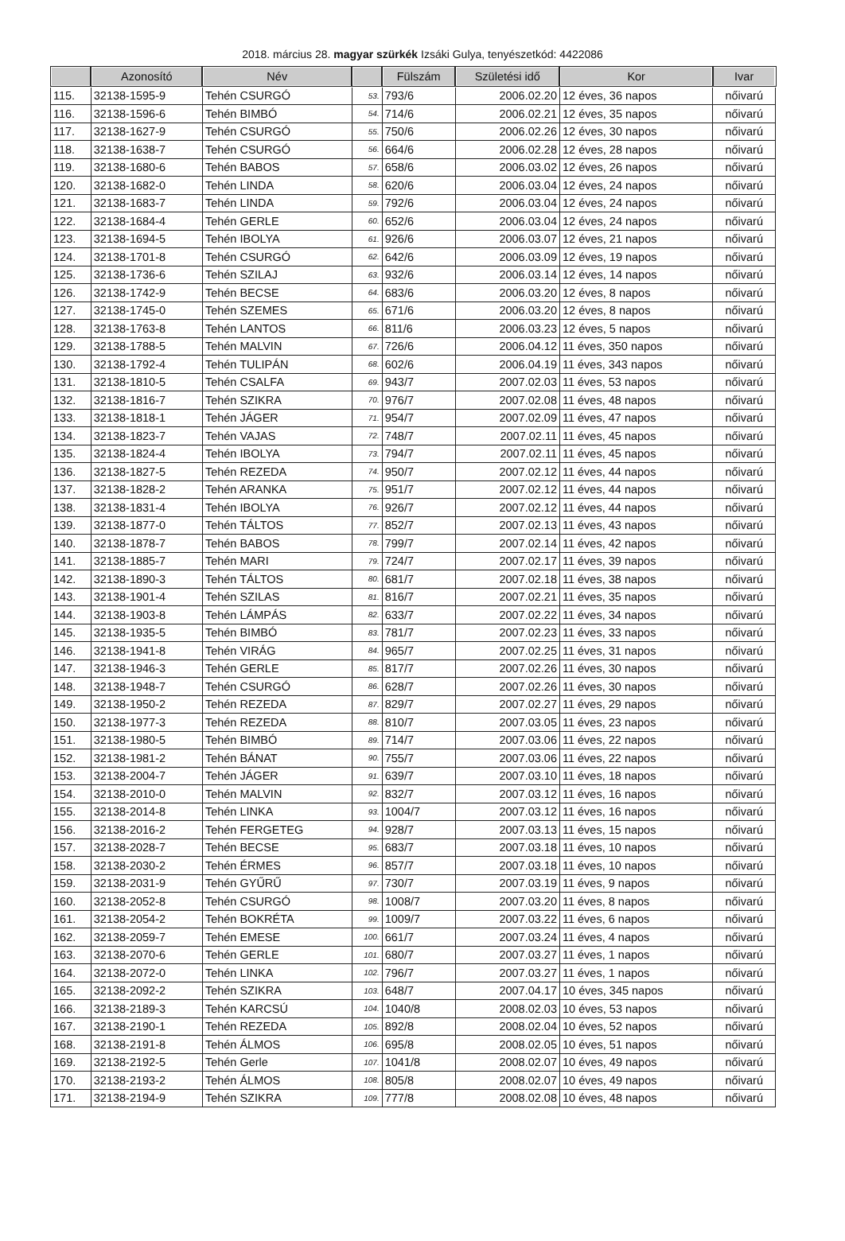2018. március 28. magyar szürkék Izsáki Gulya, tenyészetkód: 4422086
| | Azonosító | Név | | Fülszám | Születési idő | Kor | Ivar |
| --- | --- | --- | --- | --- | --- | --- | --- |
| 115. | 32138-1595-9 | Tehén CSURGÓ | 53. | 793/6 | 2006.02.20 | 12 éves, 36 napos | nőivarú |
| 116. | 32138-1596-6 | Tehén BIMBÓ | 54. | 714/6 | 2006.02.21 | 12 éves, 35 napos | nőivarú |
| 117. | 32138-1627-9 | Tehén CSURGÓ | 55. | 750/6 | 2006.02.26 | 12 éves, 30 napos | nőivarú |
| 118. | 32138-1638-7 | Tehén CSURGÓ | 56. | 664/6 | 2006.02.28 | 12 éves, 28 napos | nőivarú |
| 119. | 32138-1680-6 | Tehén BABOS | 57. | 658/6 | 2006.03.02 | 12 éves, 26 napos | nőivarú |
| 120. | 32138-1682-0 | Tehén LINDA | 58. | 620/6 | 2006.03.04 | 12 éves, 24 napos | nőivarú |
| 121. | 32138-1683-7 | Tehén LINDA | 59. | 792/6 | 2006.03.04 | 12 éves, 24 napos | nőivarú |
| 122. | 32138-1684-4 | Tehén GERLE | 60. | 652/6 | 2006.03.04 | 12 éves, 24 napos | nőivarú |
| 123. | 32138-1694-5 | Tehén IBOLYA | 61. | 926/6 | 2006.03.07 | 12 éves, 21 napos | nőivarú |
| 124. | 32138-1701-8 | Tehén CSURGÓ | 62. | 642/6 | 2006.03.09 | 12 éves, 19 napos | nőivarú |
| 125. | 32138-1736-6 | Tehén SZILAJ | 63. | 932/6 | 2006.03.14 | 12 éves, 14 napos | nőivarú |
| 126. | 32138-1742-9 | Tehén BECSE | 64. | 683/6 | 2006.03.20 | 12 éves, 8 napos | nőivarú |
| 127. | 32138-1745-0 | Tehén SZEMES | 65. | 671/6 | 2006.03.20 | 12 éves, 8 napos | nőivarú |
| 128. | 32138-1763-8 | Tehén LANTOS | 66. | 811/6 | 2006.03.23 | 12 éves, 5 napos | nőivarú |
| 129. | 32138-1788-5 | Tehén MALVIN | 67. | 726/6 | 2006.04.12 | 11 éves, 350 napos | nőivarú |
| 130. | 32138-1792-4 | Tehén TULIPÁN | 68. | 602/6 | 2006.04.19 | 11 éves, 343 napos | nőivarú |
| 131. | 32138-1810-5 | Tehén CSALFA | 69. | 943/7 | 2007.02.03 | 11 éves, 53 napos | nőivarú |
| 132. | 32138-1816-7 | Tehén SZIKRA | 70. | 976/7 | 2007.02.08 | 11 éves, 48 napos | nőivarú |
| 133. | 32138-1818-1 | Tehén JÁGER | 71. | 954/7 | 2007.02.09 | 11 éves, 47 napos | nőivarú |
| 134. | 32138-1823-7 | Tehén VAJAS | 72. | 748/7 | 2007.02.11 | 11 éves, 45 napos | nőivarú |
| 135. | 32138-1824-4 | Tehén IBOLYA | 73. | 794/7 | 2007.02.11 | 11 éves, 45 napos | nőivarú |
| 136. | 32138-1827-5 | Tehén REZEDA | 74. | 950/7 | 2007.02.12 | 11 éves, 44 napos | nőivarú |
| 137. | 32138-1828-2 | Tehén ARANKA | 75. | 951/7 | 2007.02.12 | 11 éves, 44 napos | nőivarú |
| 138. | 32138-1831-4 | Tehén IBOLYA | 76. | 926/7 | 2007.02.12 | 11 éves, 44 napos | nőivarú |
| 139. | 32138-1877-0 | Tehén TÁLTOS | 77. | 852/7 | 2007.02.13 | 11 éves, 43 napos | nőivarú |
| 140. | 32138-1878-7 | Tehén BABOS | 78. | 799/7 | 2007.02.14 | 11 éves, 42 napos | nőivarú |
| 141. | 32138-1885-7 | Tehén MARI | 79. | 724/7 | 2007.02.17 | 11 éves, 39 napos | nőivarú |
| 142. | 32138-1890-3 | Tehén TÁLTOS | 80. | 681/7 | 2007.02.18 | 11 éves, 38 napos | nőivarú |
| 143. | 32138-1901-4 | Tehén SZILAS | 81. | 816/7 | 2007.02.21 | 11 éves, 35 napos | nőivarú |
| 144. | 32138-1903-8 | Tehén LÁMPÁS | 82. | 633/7 | 2007.02.22 | 11 éves, 34 napos | nőivarú |
| 145. | 32138-1935-5 | Tehén BIMBÓ | 83. | 781/7 | 2007.02.23 | 11 éves, 33 napos | nőivarú |
| 146. | 32138-1941-8 | Tehén VIRÁG | 84. | 965/7 | 2007.02.25 | 11 éves, 31 napos | nőivarú |
| 147. | 32138-1946-3 | Tehén GERLE | 85. | 817/7 | 2007.02.26 | 11 éves, 30 napos | nőivarú |
| 148. | 32138-1948-7 | Tehén CSURGÓ | 86. | 628/7 | 2007.02.26 | 11 éves, 30 napos | nőivarú |
| 149. | 32138-1950-2 | Tehén REZEDA | 87. | 829/7 | 2007.02.27 | 11 éves, 29 napos | nőivarú |
| 150. | 32138-1977-3 | Tehén REZEDA | 88. | 810/7 | 2007.03.05 | 11 éves, 23 napos | nőivarú |
| 151. | 32138-1980-5 | Tehén BIMBÓ | 89. | 714/7 | 2007.03.06 | 11 éves, 22 napos | nőivarú |
| 152. | 32138-1981-2 | Tehén BÁNAT | 90. | 755/7 | 2007.03.06 | 11 éves, 22 napos | nőivarú |
| 153. | 32138-2004-7 | Tehén JÁGER | 91. | 639/7 | 2007.03.10 | 11 éves, 18 napos | nőivarú |
| 154. | 32138-2010-0 | Tehén MALVIN | 92. | 832/7 | 2007.03.12 | 11 éves, 16 napos | nőivarú |
| 155. | 32138-2014-8 | Tehén LINKA | 93. | 1004/7 | 2007.03.12 | 11 éves, 16 napos | nőivarú |
| 156. | 32138-2016-2 | Tehén FERGETEG | 94. | 928/7 | 2007.03.13 | 11 éves, 15 napos | nőivarú |
| 157. | 32138-2028-7 | Tehén BECSE | 95. | 683/7 | 2007.03.18 | 11 éves, 10 napos | nőivarú |
| 158. | 32138-2030-2 | Tehén ÉRMES | 96. | 857/7 | 2007.03.18 | 11 éves, 10 napos | nőivarú |
| 159. | 32138-2031-9 | Tehén GYŰRŰ | 97. | 730/7 | 2007.03.19 | 11 éves, 9 napos | nőivarú |
| 160. | 32138-2052-8 | Tehén CSURGÓ | 98. | 1008/7 | 2007.03.20 | 11 éves, 8 napos | nőivarú |
| 161. | 32138-2054-2 | Tehén BOKRÉTA | 99. | 1009/7 | 2007.03.22 | 11 éves, 6 napos | nőivarú |
| 162. | 32138-2059-7 | Tehén EMESE | 100. | 661/7 | 2007.03.24 | 11 éves, 4 napos | nőivarú |
| 163. | 32138-2070-6 | Tehén GERLE | 101. | 680/7 | 2007.03.27 | 11 éves, 1 napos | nőivarú |
| 164. | 32138-2072-0 | Tehén LINKA | 102. | 796/7 | 2007.03.27 | 11 éves, 1 napos | nőivarú |
| 165. | 32138-2092-2 | Tehén SZIKRA | 103. | 648/7 | 2007.04.17 | 10 éves, 345 napos | nőivarú |
| 166. | 32138-2189-3 | Tehén KARCSÚ | 104. | 1040/8 | 2008.02.03 | 10 éves, 53 napos | nőivarú |
| 167. | 32138-2190-1 | Tehén REZEDA | 105. | 892/8 | 2008.02.04 | 10 éves, 52 napos | nőivarú |
| 168. | 32138-2191-8 | Tehén ÁLMOS | 106. | 695/8 | 2008.02.05 | 10 éves, 51 napos | nőivarú |
| 169. | 32138-2192-5 | Tehén Gerle | 107. | 1041/8 | 2008.02.07 | 10 éves, 49 napos | nőivarú |
| 170. | 32138-2193-2 | Tehén ÁLMOS | 108. | 805/8 | 2008.02.07 | 10 éves, 49 napos | nőivarú |
| 171. | 32138-2194-9 | Tehén SZIKRA | 109. | 777/8 | 2008.02.08 | 10 éves, 48 napos | nőivarú |